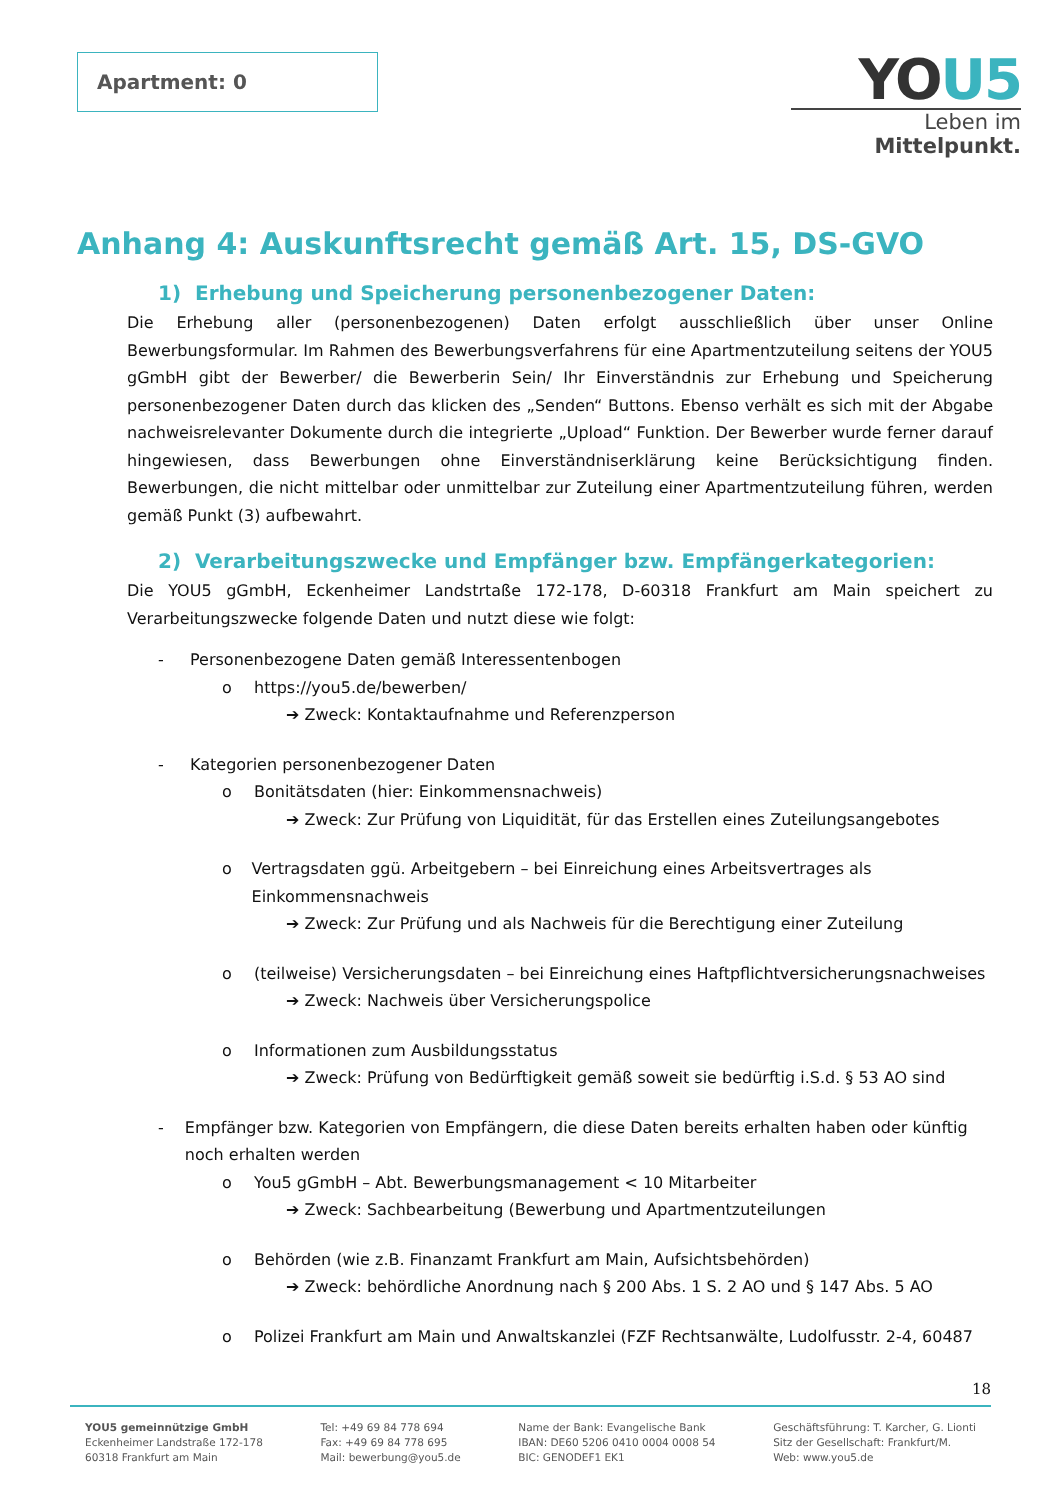Apartment: 0
YOU5
Leben im Mittelpunkt.
Anhang 4: Auskunftsrecht gemäß Art. 15, DS-GVO
1) Erhebung und Speicherung personenbezogener Daten:
Die Erhebung aller (personenbezogenen) Daten erfolgt ausschließlich über unser Online Bewerbungsformular. Im Rahmen des Bewerbungsverfahrens für eine Apartmentzuteilung seitens der YOU5 gGmbH gibt der Bewerber/ die Bewerberin Sein/ Ihr Einverständnis zur Erhebung und Speicherung personenbezogener Daten durch das klicken des „Senden“ Buttons. Ebenso verhält es sich mit der Abgabe nachweisrelevanter Dokumente durch die integrierte „Upload“ Funktion. Der Bewerber wurde ferner darauf hingewiesen, dass Bewerbungen ohne Einverständniserklärung keine Berücksichtigung finden. Bewerbungen, die nicht mittelbar oder unmittelbar zur Zuteilung einer Apartmentzuteilung führen, werden gemäß Punkt (3) aufbewahrt.
2) Verarbeitungszwecke und Empfänger bzw. Empfängerkategorien:
Die YOU5 gGmbH, Eckenheimer Landstrtaße 172-178, D-60318 Frankfurt am Main speichert zu Verarbeitungszwecke folgende Daten und nutzt diese wie folgt:
- Personenbezogene Daten gemäß Interessentenbogen
o https://you5.de/bewerben/
➔ Zweck: Kontaktaufnahme und Referenzperson
- Kategorien personenbezogener Daten
o Bonitätsdaten (hier: Einkommensnachweis)
➔ Zweck: Zur Prüfung von Liquidität, für das Erstellen eines Zuteilungsangebotes
o Vertragsdaten ggü. Arbeitgebern – bei Einreichung eines Arbeitsvertrages als Einkommensnachweis
➔ Zweck: Zur Prüfung und als Nachweis für die Berechtigung einer Zuteilung
o (teilweise) Versicherungsdaten – bei Einreichung eines Haftpflichtversicherungsnachweises
➔ Zweck: Nachweis über Versicherungspolice
o Informationen zum Ausbildungsstatus
➔ Zweck: Prüfung von Bedürftigkeit gemäß soweit sie bedürftig i.S.d. § 53 AO sind
- Empfänger bzw. Kategorien von Empfängern, die diese Daten bereits erhalten haben oder künftig noch erhalten werden
o You5 gGmbH – Abt. Bewerbungsmanagement < 10 Mitarbeiter
➔ Zweck: Sachbearbeitung (Bewerbung und Apartmentzuteilungen
o Behörden (wie z.B. Finanzamt Frankfurt am Main, Aufsichtsbehörden)
➔ Zweck: behördliche Anordnung nach § 200 Abs. 1 S. 2 AO und § 147 Abs. 5 AO
o Polizei Frankfurt am Main und Anwaltskanzlei (FZF Rechtsanwälte, Ludolfusstr. 2-4, 60487
18
YOU5 gemeinnützige GmbH
Eckenheimer Landstraße 172-178
60318 Frankfurt am Main
Tel: +49 69 84 778 694
Fax: +49 69 84 778 695
Mail: bewerbung@you5.de
Name der Bank: Evangelische Bank
IBAN: DE60 5206 0410 0004 0008 54
BIC: GENODEF1 EK1
Geschäftsführung: T. Karcher, G. Lionti
Sitz der Gesellschaft: Frankfurt/M.
Web: www.you5.de